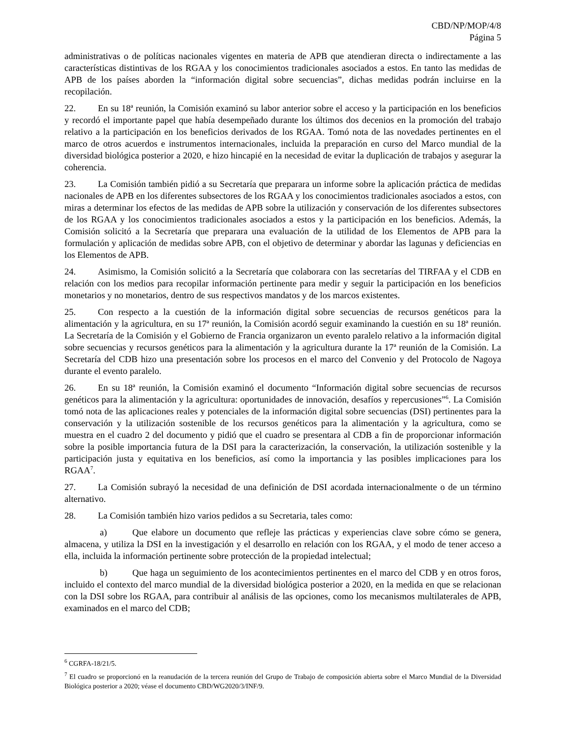CBD/NP/MOP/4/8
Página 5
administrativas o de políticas nacionales vigentes en materia de APB que atendieran directa o indirectamente a las características distintivas de los RGAA y los conocimientos tradicionales asociados a estos. En tanto las medidas de APB de los países aborden la “información digital sobre secuencias”, dichas medidas podrán incluirse en la recopilación.
22. En su 18ª reunión, la Comisión examinó su labor anterior sobre el acceso y la participación en los beneficios y recordó el importante papel que había desempeñado durante los últimos dos decenios en la promoción del trabajo relativo a la participación en los beneficios derivados de los RGAA. Tomó nota de las novedades pertinentes en el marco de otros acuerdos e instrumentos internacionales, incluida la preparación en curso del Marco mundial de la diversidad biológica posterior a 2020, e hizo hincapié en la necesidad de evitar la duplicación de trabajos y asegurar la coherencia.
23. La Comisión también pidió a su Secretaría que preparara un informe sobre la aplicación práctica de medidas nacionales de APB en los diferentes subsectores de los RGAA y los conocimientos tradicionales asociados a estos, con miras a determinar los efectos de las medidas de APB sobre la utilización y conservación de los diferentes subsectores de los RGAA y los conocimientos tradicionales asociados a estos y la participación en los beneficios. Además, la Comisión solicitó a la Secretaría que preparara una evaluación de la utilidad de los Elementos de APB para la formulación y aplicación de medidas sobre APB, con el objetivo de determinar y abordar las lagunas y deficiencias en los Elementos de APB.
24. Asimismo, la Comisión solicitó a la Secretaría que colaborara con las secretarías del TIRFAA y el CDB en relación con los medios para recopilar información pertinente para medir y seguir la participación en los beneficios monetarios y no monetarios, dentro de sus respectivos mandatos y de los marcos existentes.
25. Con respecto a la cuestión de la información digital sobre secuencias de recursos genéticos para la alimentación y la agricultura, en su 17ª reunión, la Comisión acordó seguir examinando la cuestión en su 18ª reunión. La Secretaría de la Comisión y el Gobierno de Francia organizaron un evento paralelo relativo a la información digital sobre secuencias y recursos genéticos para la alimentación y la agricultura durante la 17ª reunión de la Comisión. La Secretaría del CDB hizo una presentación sobre los procesos en el marco del Convenio y del Protocolo de Nagoya durante el evento paralelo.
26. En su 18ª reunión, la Comisión examinó el documento “Información digital sobre secuencias de recursos genéticos para la alimentación y la agricultura: oportunidades de innovación, desafíos y repercusiones”<sup>6</sup>. La Comisión tomó nota de las aplicaciones reales y potenciales de la información digital sobre secuencias (DSI) pertinentes para la conservación y la utilización sostenible de los recursos genéticos para la alimentación y la agricultura, como se muestra en el cuadro 2 del documento y pidió que el cuadro se presentara al CDB a fin de proporcionar información sobre la posible importancia futura de la DSI para la caracterización, la conservación, la utilización sostenible y la participación justa y equitativa en los beneficios, así como la importancia y las posibles implicaciones para los RGAA<sup>7</sup>.
27. La Comisión subrayó la necesidad de una definición de DSI acordada internacionalmente o de un término alternativo.
28. La Comisión también hizo varios pedidos a su Secretaria, tales como:
a) Que elabore un documento que refleje las prácticas y experiencias clave sobre cómo se genera, almacena, y utiliza la DSI en la investigación y el desarrollo en relación con los RGAA, y el modo de tener acceso a ella, incluida la información pertinente sobre protección de la propiedad intelectual;
b) Que haga un seguimiento de los acontecimientos pertinentes en el marco del CDB y en otros foros, incluido el contexto del marco mundial de la diversidad biológica posterior a 2020, en la medida en que se relacionan con la DSI sobre los RGAA, para contribuir al análisis de las opciones, como los mecanismos multilaterales de APB, examinados en el marco del CDB;
<sup>6</sup> CGRFA-18/21/5.
<sup>7</sup> El cuadro se proporcionó en la reanudación de la tercera reunión del Grupo de Trabajo de composición abierta sobre el Marco Mundial de la Diversidad Biológica posterior a 2020; véase el documento CBD/WG2020/3/INF/9.